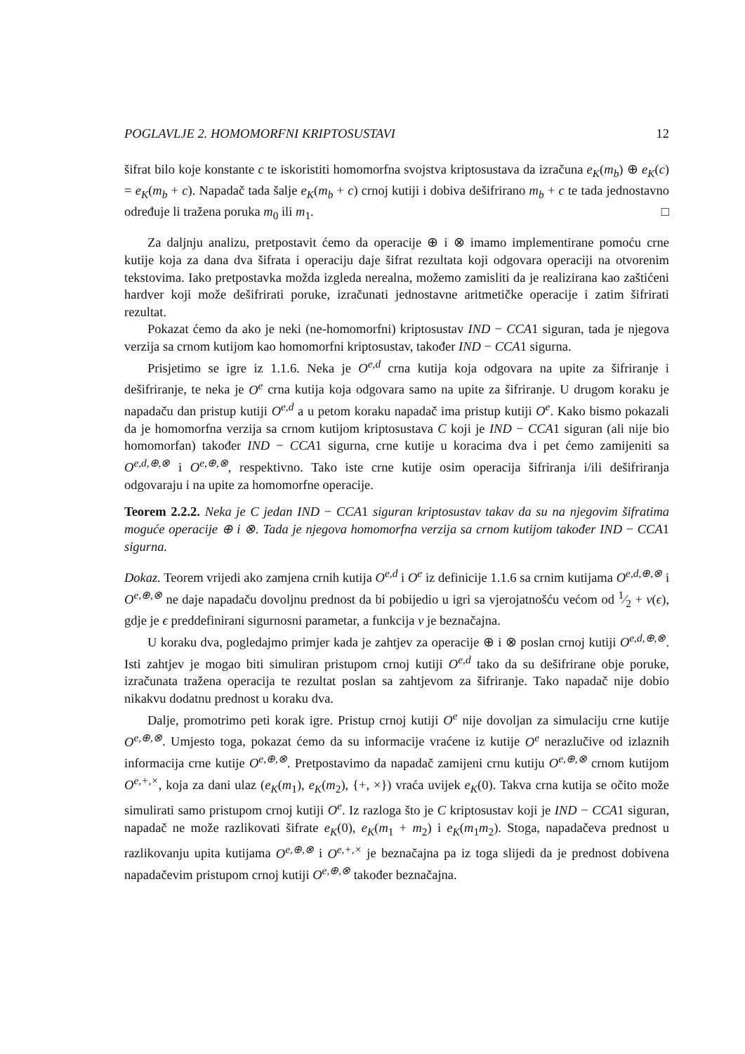POGLAVLJE 2. HOMOMORFNI KRIPTOSUSTAVI 12
šifrat bilo koje konstante c te iskoristiti homomorfna svojstva kriptosustava da izračuna e<sub>K</sub>(m<sub>b</sub>) ⊕ e<sub>K</sub>(c) = e<sub>K</sub>(m<sub>b</sub> + c). Napadač tada šalje e<sub>K</sub>(m<sub>b</sub> + c) crnoj kutiji i dobiva dešifrirano m<sub>b</sub> + c te tada jednostavno određuje li tražena poruka m<sub>0</sub> ili m<sub>1</sub>. □
Za daljnju analizu, pretpostavit ćemo da operacije ⊕ i ⊗ imamo implementirane pomoću crne kutije koja za dana dva šifrata i operaciju daje šifrat rezultata koji odgovara operaciji na otvorenim tekstovima. Iako pretpostavka možda izgleda nerealna, možemo zamisliti da je realizirana kao zaštićeni hardver koji može dešifrirati poruke, izračunati jednostavne aritmetičke operacije i zatim šifrirati rezultat.
Pokazat ćemo da ako je neki (ne-homomorfni) kriptosustav IND − CCA1 siguran, tada je njegova verzija sa crnom kutijom kao homomorfni kriptosustav, također IND − CCA1 sigurna.
Prisjetimo se igre iz 1.1.6. Neka je O<sup>e,d</sup> crna kutija koja odgovara na upite za šifriranje i dešifriranje, te neka je O<sup>e</sup> crna kutija koja odgovara samo na upite za šifriranje. U drugom koraku je napadaču dan pristup kutiji O<sup>e,d</sup> a u petom koraku napadač ima pristup kutiji O<sup>e</sup>. Kako bismo pokazali da je homomorfna verzija sa crnom kutijom kriptosustava C koji je IND − CCA1 siguran (ali nije bio homomorfan) također IND − CCA1 sigurna, crne kutije u koracima dva i pet ćemo zamijeniti sa O<sup>e,d,⊕,⊗</sup> i O<sup>e,⊕,⊗</sup>, respektivno. Tako iste crne kutije osim operacija šifriranja i/ili dešifriranja odgovaraju i na upite za homomorfne operacije.
Teorem 2.2.2. Neka je C jedan IND − CCA1 siguran kriptosustav takav da su na njegovim šifratima moguće operacije ⊕ i ⊗. Tada je njegova homomorfna verzija sa crnom kutijom također IND − CCA1 sigurna.
Dokaz. Teorem vrijedi ako zamjena crnih kutija O<sup>e,d</sup> i O<sup>e</sup> iz definicije 1.1.6 sa crnim kutijama O<sup>e,d,⊕,⊗</sup> i O<sup>e,⊕,⊗</sup> ne daje napadaču dovoljnu prednost da bi pobijedio u igri sa vjerojatnošću većom od 1⁄2 + ν(ϵ), gdje je ϵ preddefinirani sigurnosni parametar, a funkcija ν je beznačajna.
U koraku dva, pogledajmo primjer kada je zahtjev za operacije ⊕ i ⊗ poslan crnoj kutiji O<sup>e,d,⊕,⊗</sup>. Isti zahtjev je mogao biti simuliran pristupom crnoj kutiji O<sup>e,d</sup> tako da su dešifrirane obje poruke, izračunata tražena operacija te rezultat poslan sa zahtjevom za šifriranje. Tako napadač nije dobio nikakvu dodatnu prednost u koraku dva.
Dalje, promotrimo peti korak igre. Pristup crnoj kutiji O<sup>e</sup> nije dovoljan za simulaciju crne kutije O<sup>e,⊕,⊗</sup>. Umjesto toga, pokazat ćemo da su informacije vraćene iz kutije O<sup>e</sup> nerazlučive od izlaznih informacija crne kutije O<sup>e,⊕,⊗</sup>. Pretpostavimo da napadač zamijeni crnu kutiju O<sup>e,⊕,⊗</sup> crnom kutijom O<sup>e,+,×</sup>, koja za dani ulaz (e<sub>K</sub>(m<sub>1</sub>), e<sub>K</sub>(m<sub>2</sub>), {+, ×}) vraća uvijek e<sub>K</sub>(0). Takva crna kutija se očito može simulirati samo pristupom crnoj kutiji O<sup>e</sup>. Iz razloga što je C kriptosustav koji je IND − CCA1 siguran, napadač ne može razlikovati šifrate e<sub>K</sub>(0), e<sub>K</sub>(m<sub>1</sub> + m<sub>2</sub>) i e<sub>K</sub>(m<sub>1</sub>m<sub>2</sub>). Stoga, napadačeva prednost u razlikovanju upita kutijama O<sup>e,⊕,⊗</sup> i O<sup>e,+,×</sup> je beznačajna pa iz toga slijedi da je prednost dobivena napadačevim pristupom crnoj kutiji O<sup>e,⊕,⊗</sup> također beznačajna.